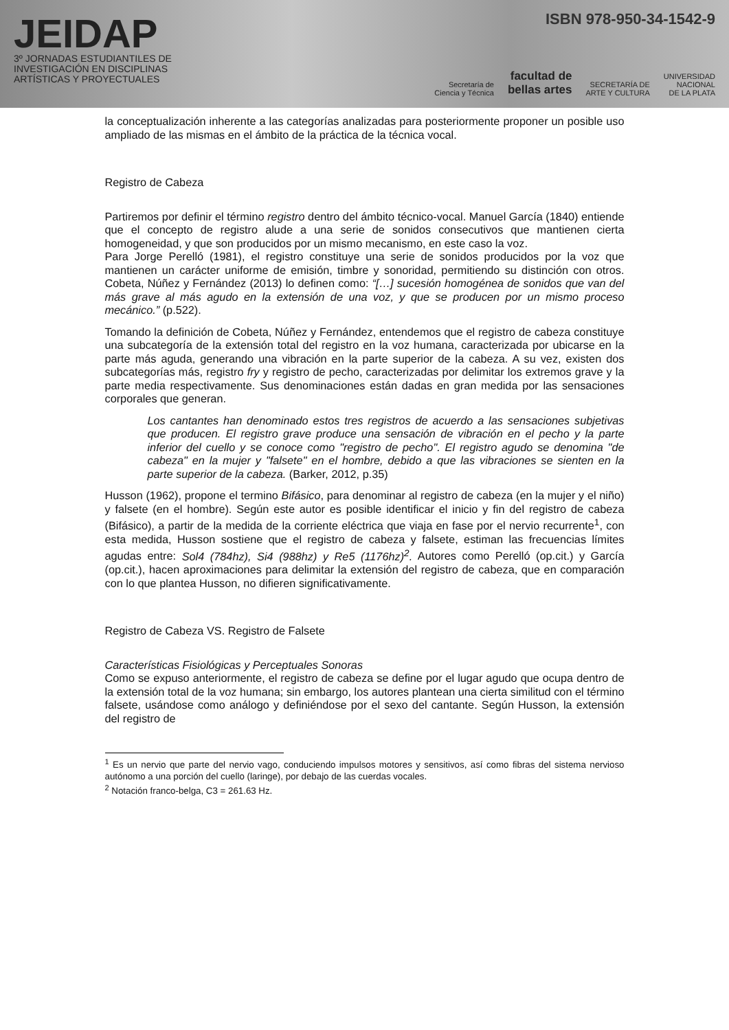JEIDAP
3º JORNADAS ESTUDIANTILES DE
INVESTIGACIÓN EN DISCIPLINAS
ARTÍSTICAS Y PROYECTUALES
ISBN 978-950-34-1542-9
Secretaría de
Ciencia y Técnica facultad de
bellas artes SECRETARÍA DE
ARTE Y CULTURA UNIVERSIDAD
NACIONAL
DE LA PLATA
la conceptualización inherente a las categorías analizadas para posteriormente proponer un posible uso ampliado de las mismas en el ámbito de la práctica de la técnica vocal.
Registro de Cabeza
Partiremos por definir el término registro dentro del ámbito técnico-vocal. Manuel García (1840) entiende que el concepto de registro alude a una serie de sonidos consecutivos que mantienen cierta homogeneidad, y que son producidos por un mismo mecanismo, en este caso la voz.
Para Jorge Perelló (1981), el registro constituye una serie de sonidos producidos por la voz que mantienen un carácter uniforme de emisión, timbre y sonoridad, permitiendo su distinción con otros. Cobeta, Núñez y Fernández (2013) lo definen como: “[…] sucesión homogénea de sonidos que van del más grave al más agudo en la extensión de una voz, y que se producen por un mismo proceso mecánico.” (p.522).
Tomando la definición de Cobeta, Núñez y Fernández, entendemos que el registro de cabeza constituye una subcategoría de la extensión total del registro en la voz humana, caracterizada por ubicarse en la parte más aguda, generando una vibración en la parte superior de la cabeza. A su vez, existen dos subcategorías más, registro fry y registro de pecho, caracterizadas por delimitar los extremos grave y la parte media respectivamente. Sus denominaciones están dadas en gran medida por las sensaciones corporales que generan.
Los cantantes han denominado estos tres registros de acuerdo a las sensaciones subjetivas que producen. El registro grave produce una sensación de vibración en el pecho y la parte inferior del cuello y se conoce como "registro de pecho". El registro agudo se denomina "de cabeza" en la mujer y "falsete" en el hombre, debido a que las vibraciones se sienten en la parte superior de la cabeza. (Barker, 2012, p.35)
Husson (1962), propone el termino Bifásico, para denominar al registro de cabeza (en la mujer y el niño) y falsete (en el hombre). Según este autor es posible identificar el inicio y fin del registro de cabeza (Bifásico), a partir de la medida de la corriente eléctrica que viaja en fase por el nervio recurrente<sup>1</sup>, con esta medida, Husson sostiene que el registro de cabeza y falsete, estiman las frecuencias límites agudas entre: Sol4 (784hz), Si4 (988hz) y Re5 (1176hz)<sup>2</sup>. Autores como Perelló (op.cit.) y García (op.cit.), hacen aproximaciones para delimitar la extensión del registro de cabeza, que en comparación con lo que plantea Husson, no difieren significativamente.
Registro de Cabeza VS. Registro de Falsete
Características Fisiológicas y Perceptuales Sonoras
Como se expuso anteriormente, el registro de cabeza se define por el lugar agudo que ocupa dentro de la extensión total de la voz humana; sin embargo, los autores plantean una cierta similitud con el término falsete, usándose como análogo y definiéndose por el sexo del cantante. Según Husson, la extensión del registro de
<sup>1</sup> Es un nervio que parte del nervio vago, conduciendo impulsos motores y sensitivos, así como fibras del sistema nervioso autónomo a una porción del cuello (laringe), por debajo de las cuerdas vocales.
<sup>2</sup> Notación franco-belga, C3 = 261.63 Hz.